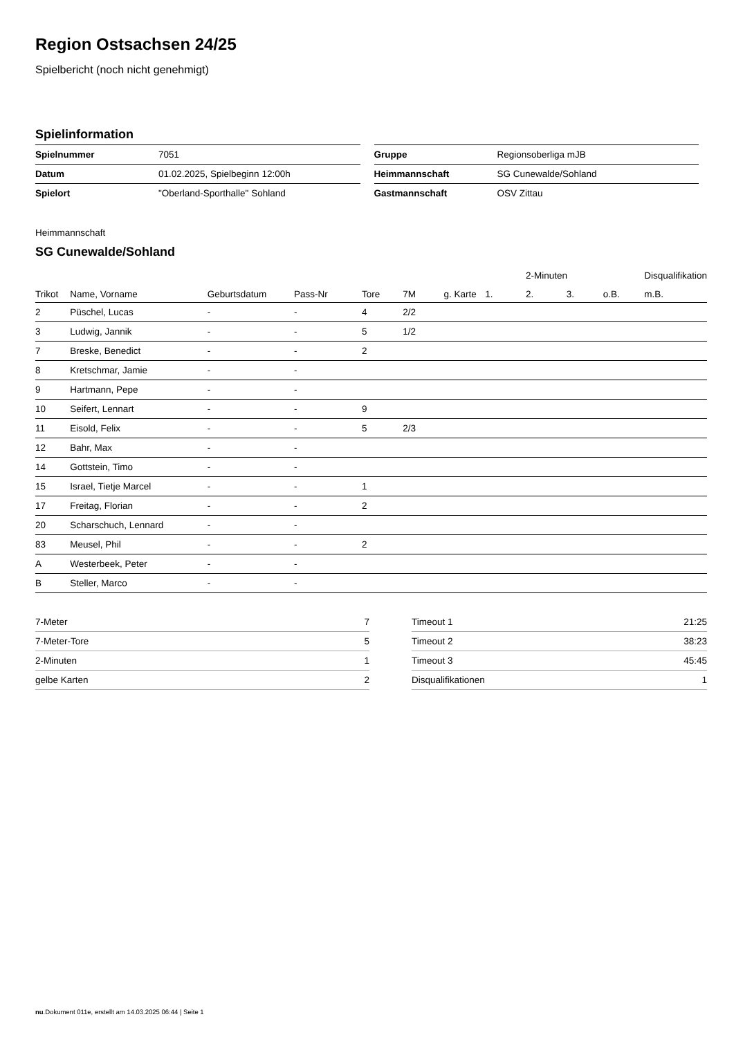Region Ostsachsen 24/25
Spielbericht (noch nicht genehmigt)
Spielinformation
| Spielnummer | 7051 |
| Datum | 01.02.2025, Spielbeginn 12:00h |
| Spielort | "Oberland-Sporthalle" Sohland |
| Gruppe | Regionsoberliga mJB |
| Heimmannschaft | SG Cunewalde/Sohland |
| Gastmannschaft | OSV Zittau |
Heimmannschaft
SG Cunewalde/Sohland
| | | | | | | | | 2-Minuten | | | Disqualifikation |
| --- | --- | --- | --- | --- | --- | --- | --- | --- | --- | --- | --- |
| Trikot | Name, Vorname | Geburtsdatum | Pass-Nr | Tore | 7M | g. Karte | 1. | 2. | 3. | o.B. | m.B. |
| 2 | Püschel, Lucas | - | - | 4 | 2/2 | | | | | | |
| 3 | Ludwig, Jannik | - | - | 5 | 1/2 | | | | | | |
| 7 | Breske, Benedict | - | - | 2 | | | | | | | |
| 8 | Kretschmar, Jamie | - | - | | | | | | | | |
| 9 | Hartmann, Pepe | - | - | | | | | | | | |
| 10 | Seifert, Lennart | - | - | 9 | | | | | | | |
| 11 | Eisold, Felix | - | - | 5 | 2/3 | | | | | | |
| 12 | Bahr, Max | - | - | | | | | | | | |
| 14 | Gottstein, Timo | - | - | | | | | | | | |
| 15 | Israel, Tietje Marcel | - | - | 1 | | | | | | | |
| 17 | Freitag, Florian | - | - | 2 | | | | | | | |
| 20 | Scharschuch, Lennard | - | - | | | | | | | | |
| 83 | Meusel, Phil | - | - | 2 | | | | | | | |
| A | Westerbeek, Peter | - | - | | | | | | | | |
| B | Steller, Marco | - | - | | | | | | | | |
| 7-Meter | 7 |
| 7-Meter-Tore | 5 |
| 2-Minuten | 1 |
| gelbe Karten | 2 |
| Timeout 1 | 21:25 |
| Timeout 2 | 38:23 |
| Timeout 3 | 45:45 |
| Disqualifikationen | 1 |
nu.Dokument 011e, erstellt am 14.03.2025 06:44 | Seite 1